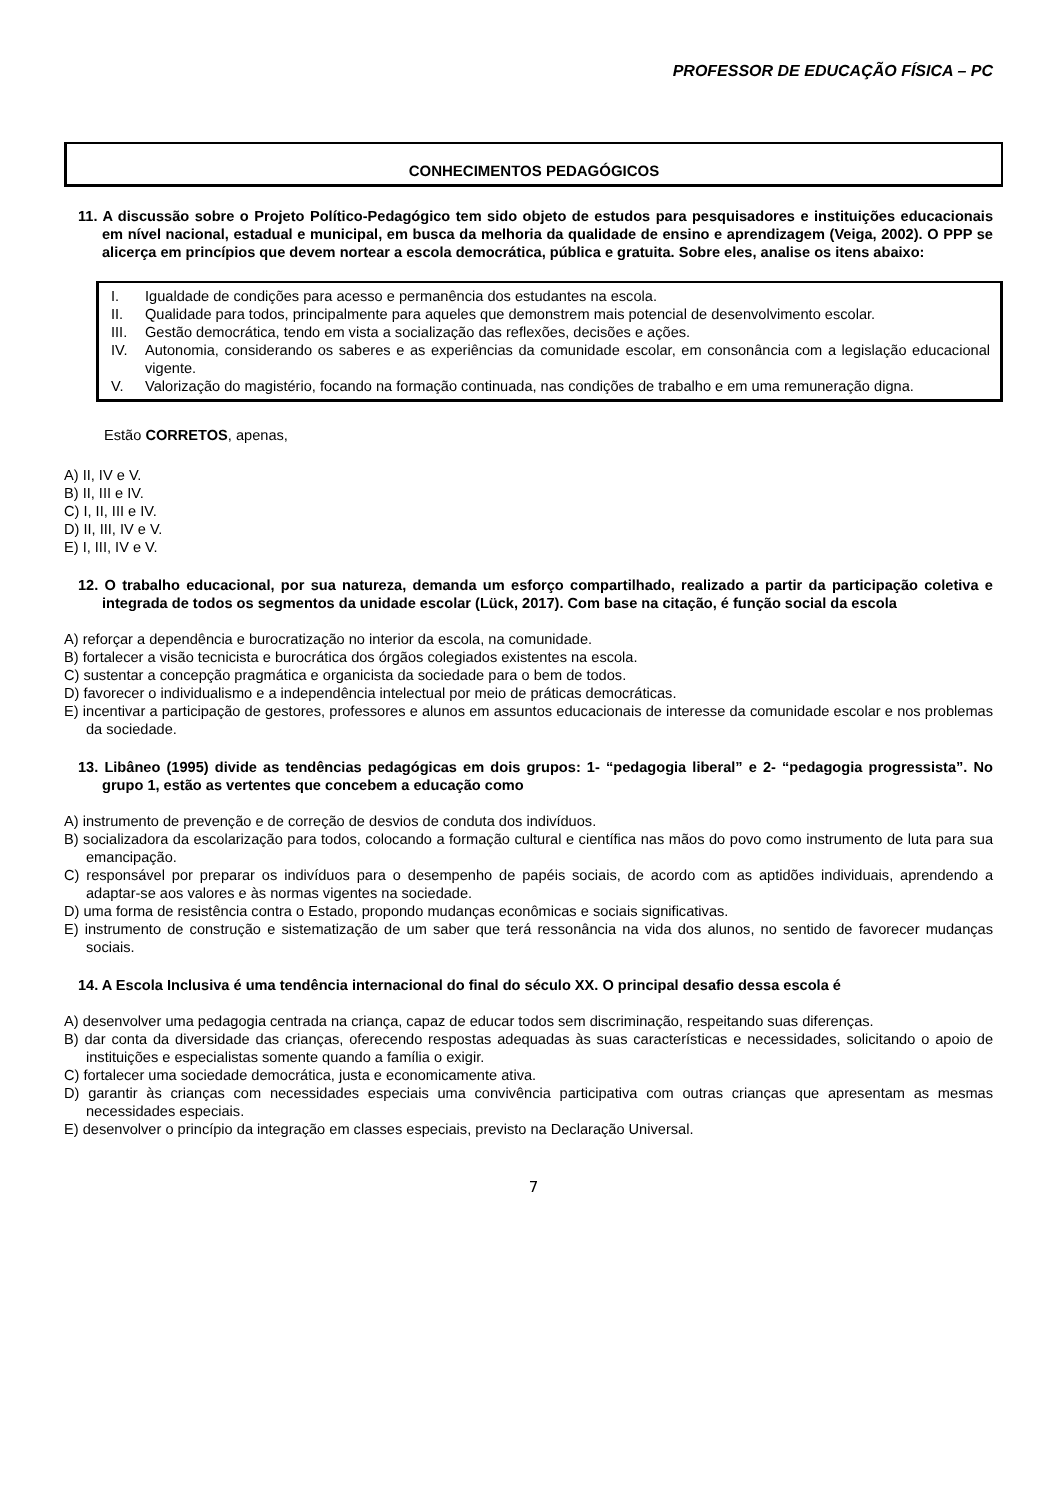PROFESSOR DE EDUCAÇÃO FÍSICA – PC
CONHECIMENTOS PEDAGÓGICOS
11. A discussão sobre o Projeto Político-Pedagógico tem sido objeto de estudos para pesquisadores e instituições educacionais em nível nacional, estadual e municipal, em busca da melhoria da qualidade de ensino e aprendizagem (Veiga, 2002). O PPP se alicerça em princípios que devem nortear a escola democrática, pública e gratuita. Sobre eles, analise os itens abaixo:
I. Igualdade de condições para acesso e permanência dos estudantes na escola.
II. Qualidade para todos, principalmente para aqueles que demonstrem mais potencial de desenvolvimento escolar.
III. Gestão democrática, tendo em vista a socialização das reflexões, decisões e ações.
IV. Autonomia, considerando os saberes e as experiências da comunidade escolar, em consonância com a legislação educacional vigente.
V. Valorização do magistério, focando na formação continuada, nas condições de trabalho e em uma remuneração digna.
Estão CORRETOS, apenas,
A) II, IV e V.
B) II, III e IV.
C) I, II, III e IV.
D) II, III, IV e V.
E) I, III, IV e V.
12. O trabalho educacional, por sua natureza, demanda um esforço compartilhado, realizado a partir da participação coletiva e integrada de todos os segmentos da unidade escolar (Lück, 2017). Com base na citação, é função social da escola
A) reforçar a dependência e burocratização no interior da escola, na comunidade.
B) fortalecer a visão tecnicista e burocrática dos órgãos colegiados existentes na escola.
C) sustentar a concepção pragmática e organicista da sociedade para o bem de todos.
D) favorecer o individualismo e a independência intelectual por meio de práticas democráticas.
E) incentivar a participação de gestores, professores e alunos em assuntos educacionais de interesse da comunidade escolar e nos problemas da sociedade.
13. Libâneo (1995) divide as tendências pedagógicas em dois grupos: 1- “pedagogia liberal” e 2- “pedagogia progressista”. No grupo 1, estão as vertentes que concebem a educação como
A) instrumento de prevenção e de correção de desvios de conduta dos indivíduos.
B) socializadora da escolarização para todos, colocando a formação cultural e científica nas mãos do povo como instrumento de luta para sua emancipação.
C) responsável por preparar os indivíduos para o desempenho de papéis sociais, de acordo com as aptidões individuais, aprendendo a adaptar-se aos valores e às normas vigentes na sociedade.
D) uma forma de resistência contra o Estado, propondo mudanças econômicas e sociais significativas.
E) instrumento de construção e sistematização de um saber que terá ressonância na vida dos alunos, no sentido de favorecer mudanças sociais.
14. A Escola Inclusiva é uma tendência internacional do final do século XX. O principal desafio dessa escola é
A) desenvolver uma pedagogia centrada na criança, capaz de educar todos sem discriminação, respeitando suas diferenças.
B) dar conta da diversidade das crianças, oferecendo respostas adequadas às suas características e necessidades, solicitando o apoio de instituições e especialistas somente quando a família o exigir.
C) fortalecer uma sociedade democrática, justa e economicamente ativa.
D) garantir às crianças com necessidades especiais uma convivência participativa com outras crianças que apresentam as mesmas necessidades especiais.
E) desenvolver o princípio da integração em classes especiais, previsto na Declaração Universal.
7